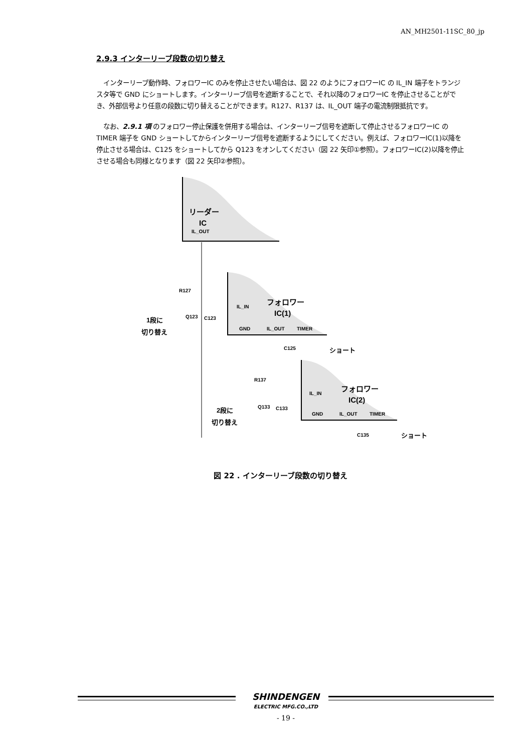AN_MH2501-11SC_80_jp
2.9.3 インターリーブ段数の切り替え
インターリーブ動作時、フォロワーIC のみを停止させたい場合は、図 22 のようにフォロワーIC の IL_IN 端子をトランジスタ等で GND にショートします。インターリーブ信号を遮断することで、それ以降のフォロワーIC を停止させることができ、外部信号より任意の段数に切り替えることができます。R127、R137 は、IL_OUT 端子の電流制限抵抗です。
なお、2.9.1 項 のフォロワー停止保護を併用する場合は、インターリーブ信号を遮断して停止させるフォロワーIC の TIMER 端子を GND ショートしてからインターリーブ信号を遮断するようにしてください。例えば、フォロワーIC(1)以降を停止させる場合は、C125 をショートしてから Q123 をオンしてください（図 22 矢印①参照）。フォロワーIC(2)以降を停止させる場合も同様となります（図 22 矢印②参照）。
リーダー
IC
IL_OUT
フォロワー
IC(1)
IL_IN
GND
IL_OUT
TIMER
R127
Q123
C123
1段に
切り替え
C125
ショート
フォロワー
IC(2)
IL_IN
GND
IL_OUT
TIMER
R137
Q133
C133
2段に
切り替え
C135
ショート
図 22 . インターリーブ段数の切り替え
SHINDENGEN
ELECTRIC MFG.CO.,LTD
- 19 -